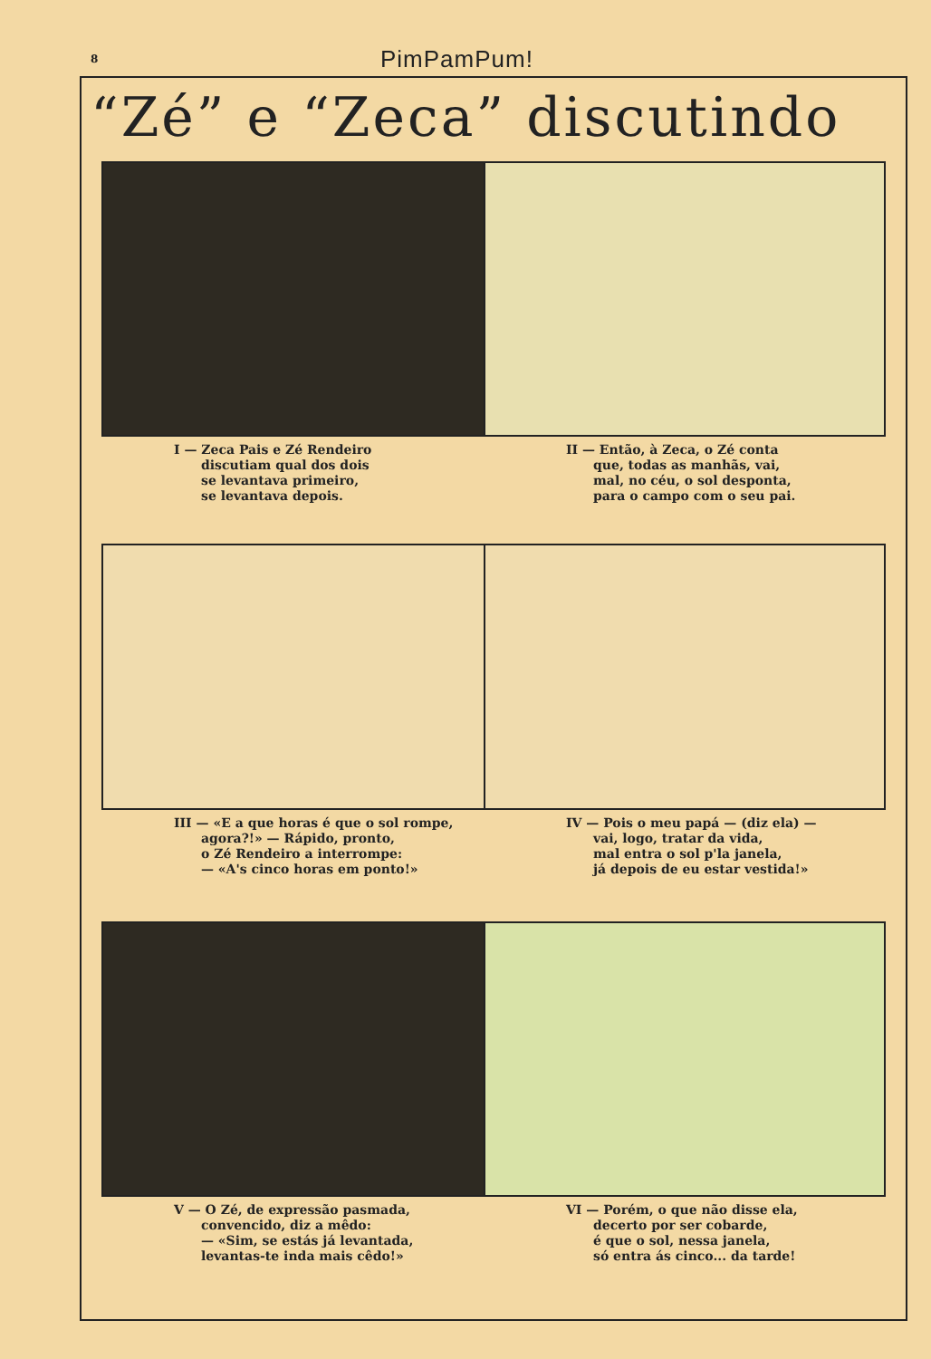8 PimPamPum!
“Zé” e “Zeca” discutindo
I — Zeca Pais e Zé Rendeiro
discutiam qual dos dois
se levantava primeiro,
se levantava depois.
II — Então, à Zeca, o Zé conta
que, todas as manhãs, vai,
mal, no céu, o sol desponta,
para o campo com o seu pai.
III — «E a que horas é que o sol rompe,
agora?!» — Rápido, pronto,
o Zé Rendeiro a interrompe:
— «A's cinco horas em ponto!»
IV — Pois o meu papá — (diz ela) —
vai, logo, tratar da vida,
mal entra o sol p'la janela,
já depois de eu estar vestida!»
V — O Zé, de expressão pasmada,
convencido, diz a mêdo:
— «Sim, se estás já levantada,
levantas-te inda mais cêdo!»
VI — Porém, o que não disse ela,
decerto por ser cobarde,
é que o sol, nessa janela,
só entra ás cinco... da tarde!